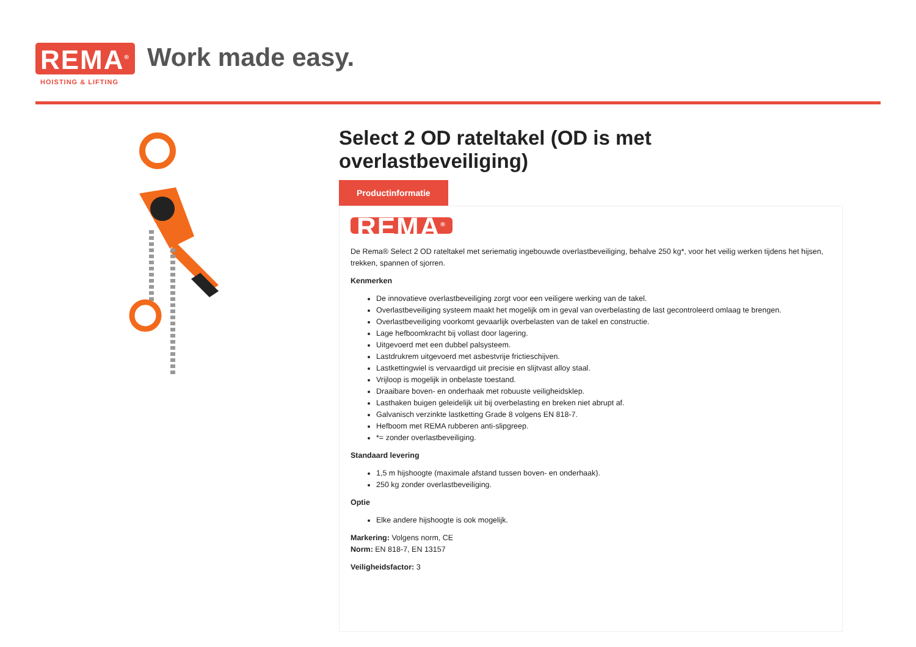REMA<sup>®</sup>
HOISTING & LIFTING
Work made easy.
Select 2 OD rateltakel (OD is met overlastbeveiliging)
Productinformatie
REMA<sup>®</sup>
De Rema® Select 2 OD rateltakel met seriematig ingebouwde overlastbeveiliging, behalve 250 kg*, voor het veilig werken tijdens het hijsen, trekken, spannen of sjorren.
Kenmerken
De innovatieve overlastbeveiliging zorgt voor een veiligere werking van de takel.
Overlastbeveiliging systeem maakt het mogelijk om in geval van overbelasting de last gecontroleerd omlaag te brengen.
Overlastbeveiliging voorkomt gevaarlijk overbelasten van de takel en constructie.
Lage hefboomkracht bij vollast door lagering.
Uitgevoerd met een dubbel palsysteem.
Lastdrukrem uitgevoerd met asbestvrije frictieschijven.
Lastkettingwiel is vervaardigd uit precisie en slijtvast alloy staal.
Vrijloop is mogelijk in onbelaste toestand.
Draaibare boven- en onderhaak met robuuste veiligheidsklep.
Lasthaken buigen geleidelijk uit bij overbelasting en breken niet abrupt af.
Galvanisch verzinkte lastketting Grade 8 volgens EN 818-7.
Hefboom met REMA rubberen anti-slipgreep.
*= zonder overlastbeveiliging.
Standaard levering
1,5 m hijshoogte (maximale afstand tussen boven- en onderhaak).
250 kg zonder overlastbeveiliging.
Optie
Elke andere hijshoogte is ook mogelijk.
Markering: Volgens norm, CE
Norm: EN 818-7, EN 13157
Veiligheidsfactor: 3